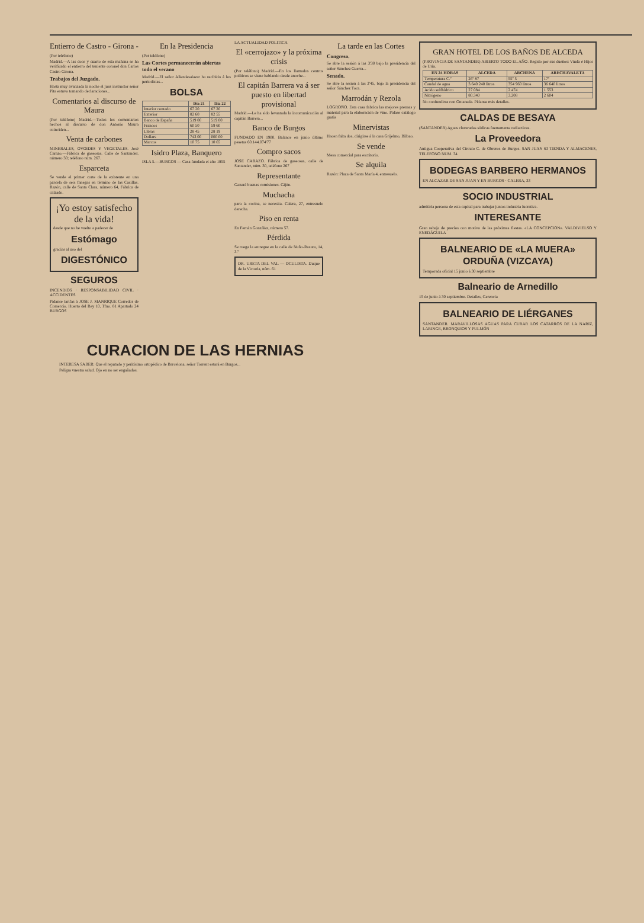Entierro de Castro - Girona -
(Por teléfono)
Madrid.—A las doce y cuarto de esta mañana se ha verificado el entierro del teniente coronel don Carlos Castro Girona.
Trabajos del Juzgado.
Hasta muy avanzada la noche el juez instructor señor Pita estuvo tomando declaraciones...
Comentarios al discurso de Maura
(Por teléfono) Madrid.—Todos los comentarios hechos al discurso de don Antonio Maura coinciden...
Venta de carbones
MINERALES, OVOIDES Y VEGETALES. José Carazo.—Fábrica de gaseosas. Calle de Santander, número 30; teléfono núm. 267.
Esparceta
Se vende el primer corte de la existente en una parcela de seis fanegas en término de las Casillas. Razón, calle de Santa Clara, número 64, Fábrica de calzado.
¡Yo estoy satisfecho de la vida!
desde que no he vuelto a padecer de
Estómago
gracias al uso del
DIGESTÓNICO
SEGUROS
INCENDIOS · RESPONSABILIDAD CIVIL · ACCIDENTES
Pídanse tarifas á JOSE J. MANRIQUE Corredor de Comercio. Huerto del Rey 10, Tfno. 81 Apartado 24 BURGOS
En la Presidencia
(Por teléfono)
Las Cortes permanecerán abiertas todo el verano
Madrid.—El señor Allendesalazar ha recibido á los periodistas...
BOLSA
| | Día 21 | Día 22 |
| --- | --- | --- |
| Interior contado | 67 20 | 67 20 |
| Exterior | 82 60 | 82 55 |
| Banco de España | 519 00 | 519 00 |
| Francos | 60 50 | 59 60 |
| Libras | 28 45 | 28 19 |
| Dollars | 743 00 | 000 00 |
| Marcos | 10 75 | 10 65 |
Isidro Plaza, Banquero
ISLA 5.—BURGOS — Casa fundada el año 1855
LA ACTUALIDAD POLITICA
El «cerrojazo» y la próxima crisis
(Por teléfono) Madrid.—En los llamados centros políticos se viene hablando desde anoche...
El capitán Barrera va á ser puesto en libertad provisional
Madrid.—Le ha sido levantada la incomunicación al capitán Barrera...
Banco de Burgos
FUNDADO EN 1900. Balance en junio último pesetas 60.144.074'77
Compro sacos
JOSE CARAZO. Fábrica de gaseosas, calle de Santander, núm. 30, teléfono 267
Representante
Ganará buenas comisiones. Gijón.
Muchacha
para la cocina, se necesita. Calera, 27, entresuelo derecha.
Piso en renta
En Fernán González, número 57.
Pérdida
Se ruega la entregue en la calle de Nuño-Rasura, 14, 3.º
DR. URETA DEL VAL — OCULISTA. Duque de la Victoria, núm. 61
La tarde en las Cortes
Congreso.
Se abre la sesión á las 3'30 bajo la presidencia del señor Sánchez Guerra...
Senado.
Se abre la sesión á las 3'45, bajo la presidencia del señor Sánchez Toca.
Marrodán y Rezola
LOGROÑO. Esta casa fabrica las mejores prensas y material para la elaboración de vino. Pídase catálogo gratis
Minervistas
Hacen falta dos, dirigirse á la casa Grijelmo, Bilbao.
Se vende
Mesa comercial para escritorio.
Se alquila
Razón: Plaza de Santa María 4, entresuelo.
GRAN HOTEL DE LOS BAÑOS DE ALCEDA
(PROVINCIA DE SANTANDER) ABIERTO TODO EL AÑO. Regido por sus dueños: Viuda é Hijos de Uría.
| EN 24 HORAS | ALCEDA | ARCHENA | ARECHAVALETA |
| --- | --- | --- | --- |
| Temperatura C.º | 26º 87 | 55º 5 | 17º |
| Caudal de agua | 3.640 240 litros | 354 960 litros | 36 640 litros |
| Acido sulfhídrico | 27 084 | 2 474 | 1 553 |
| Nitrógeno | 80.340 | 3.208 | 2 604 |
No confundirse con Ontaneda. Pídanse más detalles.
CALDAS DE BESAYA
(SANTANDER) Aguas cloruradas sódicas fuertemente radiactivas.
La Proveedora
Antigua Cooperativa del Círculo C. de Obreros de Burgos. SAN JUAN 63 TIENDA Y ALMACENES, TELEFONO NUM. 34
BODEGAS BARBERO HERMANOS
EN ALCAZAR DE SAN JUAN Y EN BURGOS · CALERA, 33
SOCIO INDUSTRIAL
admitiría persona de esta capital para trabajar juntos industria lucrativa.
INTERESANTE
Gran rebaja de precios con motivo de las próximas fiestas. «LA CONCEPCION». VALDIVIELSO Y ENEDÁGUILA
BALNEARIO DE «LA MUERA» ORDUÑA (VIZCAYA)
Temporada oficial 15 junio á 30 septiembre
Balneario de Arnedillo
15 de junio á 30 septiembre. Detalles, Gerencia
BALNEARIO DE LIÉRGANES
SANTANDER. MARAVILLOSAS AGUAS PARA CURAR LOS CATARROS DE LA NARIZ, LARINGE, BRONQUIOS Y PULMÓN
CURACION DE LAS HERNIAS
INTERESA SABER: Que el reputado y peritísimo ortopédico de Barcelona, señor Torrent estará en Burgos...
Peligra vuestra salud. Ojo en no ser engañados.